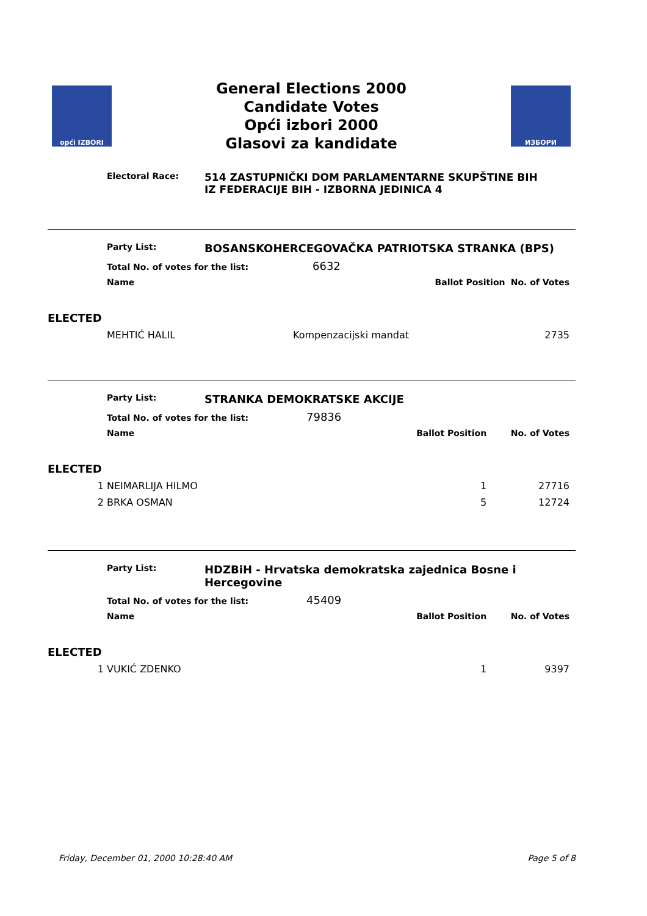opći IZBORI
General Elections 2000
Candidate Votes
Opći izbori 2000
Glasovi za kandidate
ИЗБОРИ
Electoral Race:
514 ZASTUPNIČKI DOM PARLAMENTARNE SKUPŠTINE BIH
IZ FEDERACIJE BIH - IZBORNA JEDINICA 4
| | Party List: | BOSANSKOHERCEGOVAČKA PATRIOTSKA STRANKA (BPS) | | |
| | Total No. of votes for the list: 6632 | | | |
| | Name | | Ballot Position | No. of Votes |
| ELECTED | | | | |
| | MEHTIĆ HALIL | Kompenzacijski mandat | | 2735 |
| | Party List: | STRANKA DEMOKRATSKE AKCIJE | | |
| | Total No. of votes for the list: 79836 | | | |
| | Name | | Ballot Position | No. of Votes |
| ELECTED | | | | |
| 1 | NEIMARLIJA HILMO | | 1 | 27716 |
| 2 | BRKA OSMAN | | 5 | 12724 |
| | Party List: | HDZBiH - Hrvatska demokratska zajednica Bosne i Hercegovine | | |
| | Total No. of votes for the list: 45409 | | | |
| | Name | | Ballot Position | No. of Votes |
| ELECTED | | | | |
| 1 | VUKIĆ ZDENKO | | 1 | 9397 |
Friday, December 01, 2000 10:28:40 AM Page 5 of 8